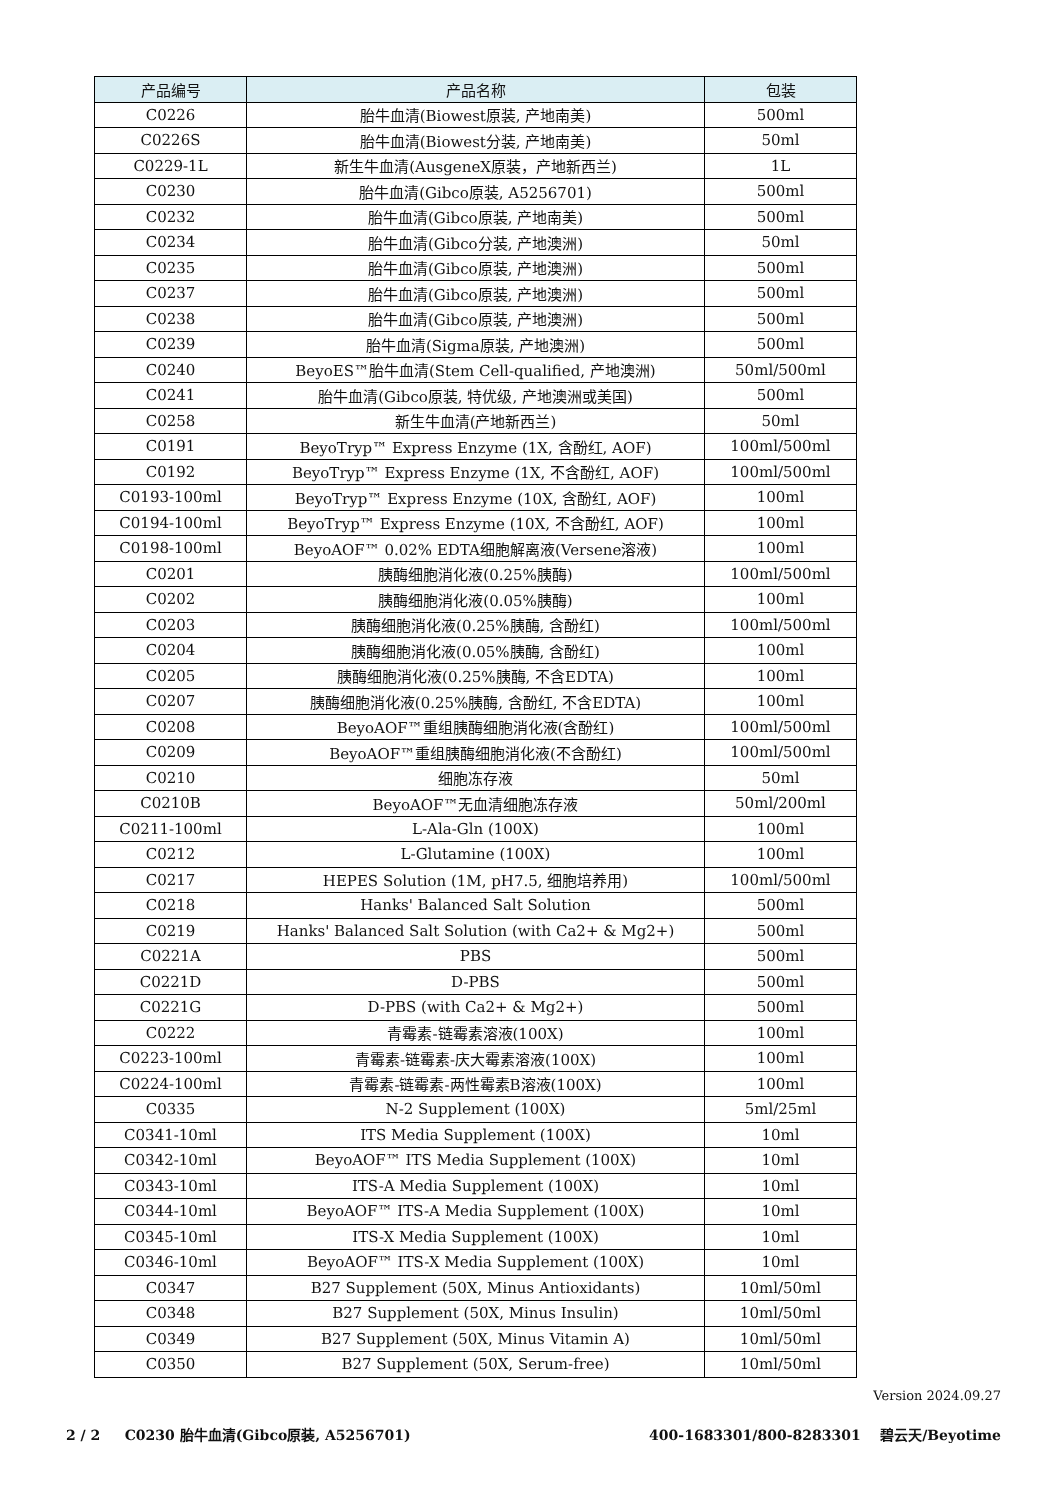| 产品编号 | 产品名称 | 包装 |
| --- | --- | --- |
| C0226 | 胎牛血清(Biowest原装, 产地南美) | 500ml |
| C0226S | 胎牛血清(Biowest分装, 产地南美) | 50ml |
| C0229-1L | 新生牛血清(AusgeneX原装，产地新西兰) | 1L |
| C0230 | 胎牛血清(Gibco原装, A5256701) | 500ml |
| C0232 | 胎牛血清(Gibco原装, 产地南美) | 500ml |
| C0234 | 胎牛血清(Gibco分装, 产地澳洲) | 50ml |
| C0235 | 胎牛血清(Gibco原装, 产地澳洲) | 500ml |
| C0237 | 胎牛血清(Gibco原装, 产地澳洲) | 500ml |
| C0238 | 胎牛血清(Gibco原装, 产地澳洲) | 500ml |
| C0239 | 胎牛血清(Sigma原装, 产地澳洲) | 500ml |
| C0240 | BeyoES™胎牛血清(Stem Cell-qualified, 产地澳洲) | 50ml/500ml |
| C0241 | 胎牛血清(Gibco原装, 特优级, 产地澳洲或美国) | 500ml |
| C0258 | 新生牛血清(产地新西兰) | 50ml |
| C0191 | BeyoTryp™ Express Enzyme (1X, 含酚红, AOF) | 100ml/500ml |
| C0192 | BeyoTryp™ Express Enzyme (1X, 不含酚红, AOF) | 100ml/500ml |
| C0193-100ml | BeyoTryp™ Express Enzyme (10X, 含酚红, AOF) | 100ml |
| C0194-100ml | BeyoTryp™ Express Enzyme (10X, 不含酚红, AOF) | 100ml |
| C0198-100ml | BeyoAOF™ 0.02% EDTA细胞解离液(Versene溶液) | 100ml |
| C0201 | 胰酶细胞消化液(0.25%胰酶) | 100ml/500ml |
| C0202 | 胰酶细胞消化液(0.05%胰酶) | 100ml |
| C0203 | 胰酶细胞消化液(0.25%胰酶, 含酚红) | 100ml/500ml |
| C0204 | 胰酶细胞消化液(0.05%胰酶, 含酚红) | 100ml |
| C0205 | 胰酶细胞消化液(0.25%胰酶, 不含EDTA) | 100ml |
| C0207 | 胰酶细胞消化液(0.25%胰酶, 含酚红, 不含EDTA) | 100ml |
| C0208 | BeyoAOF™重组胰酶细胞消化液(含酚红) | 100ml/500ml |
| C0209 | BeyoAOF™重组胰酶细胞消化液(不含酚红) | 100ml/500ml |
| C0210 | 细胞冻存液 | 50ml |
| C0210B | BeyoAOF™无血清细胞冻存液 | 50ml/200ml |
| C0211-100ml | L-Ala-Gln (100X) | 100ml |
| C0212 | L-Glutamine (100X) | 100ml |
| C0217 | HEPES Solution (1M, pH7.5, 细胞培养用) | 100ml/500ml |
| C0218 | Hanks' Balanced Salt Solution | 500ml |
| C0219 | Hanks' Balanced Salt Solution (with Ca2+ & Mg2+) | 500ml |
| C0221A | PBS | 500ml |
| C0221D | D-PBS | 500ml |
| C0221G | D-PBS (with Ca2+ & Mg2+) | 500ml |
| C0222 | 青霉素-链霉素溶液(100X) | 100ml |
| C0223-100ml | 青霉素-链霉素-庆大霉素溶液(100X) | 100ml |
| C0224-100ml | 青霉素-链霉素-两性霉素B溶液(100X) | 100ml |
| C0335 | N-2 Supplement (100X) | 5ml/25ml |
| C0341-10ml | ITS Media Supplement (100X) | 10ml |
| C0342-10ml | BeyoAOF™ ITS Media Supplement (100X) | 10ml |
| C0343-10ml | ITS-A Media Supplement (100X) | 10ml |
| C0344-10ml | BeyoAOF™ ITS-A Media Supplement (100X) | 10ml |
| C0345-10ml | ITS-X Media Supplement (100X) | 10ml |
| C0346-10ml | BeyoAOF™ ITS-X Media Supplement (100X) | 10ml |
| C0347 | B27 Supplement (50X, Minus Antioxidants) | 10ml/50ml |
| C0348 | B27 Supplement (50X, Minus Insulin) | 10ml/50ml |
| C0349 | B27 Supplement (50X, Minus Vitamin A) | 10ml/50ml |
| C0350 | B27 Supplement (50X, Serum-free) | 10ml/50ml |
Version 2024.09.27
2 / 2 C0230 胎牛血清(Gibco原装, A5256701) 400-1683301/800-8283301 碧云天/Beyotime